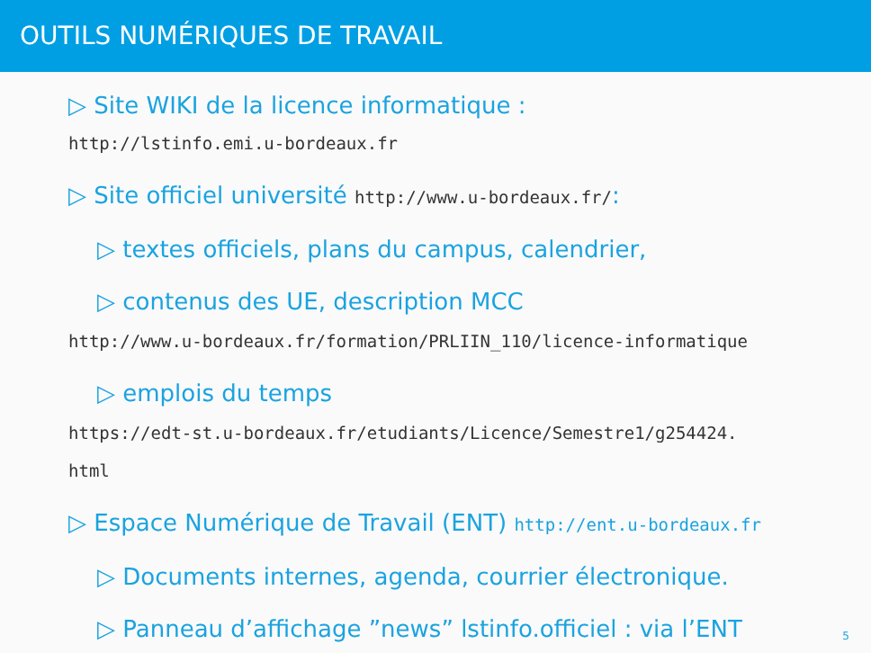OUTILS NUMÉRIQUES DE TRAVAIL
▷ Site WIKI de la licence informatique :
http://lstinfo.emi.u-bordeaux.fr
▷ Site officiel université http://www.u-bordeaux.fr/:
▷ textes officiels, plans du campus, calendrier,
▷ contenus des UE, description MCC
http://www.u-bordeaux.fr/formation/PRLIIN_110/licence-informatique
▷ emplois du temps
https://edt-st.u-bordeaux.fr/etudiants/Licence/Semestre1/g254424.
html
▷ Espace Numérique de Travail (ENT) http://ent.u-bordeaux.fr
▷ Documents internes, agenda, courrier électronique.
▷ Panneau d’affichage ”news” lstinfo.officiel : via l’ENT
5